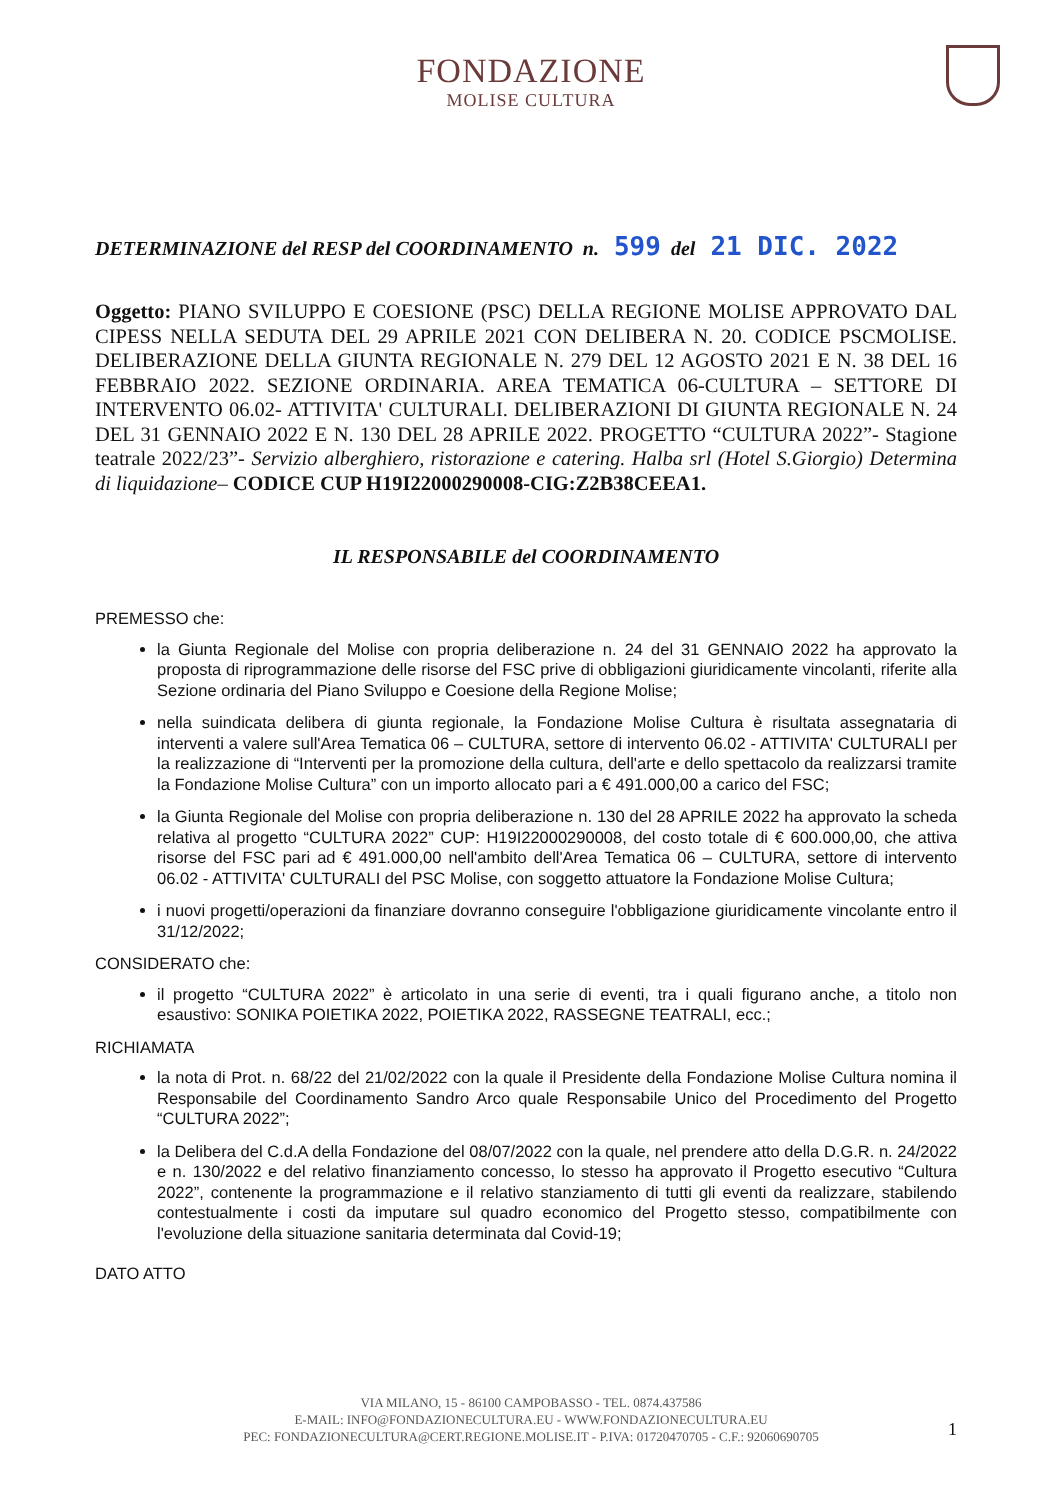FONDAZIONE
MOLISE CULTURA
DETERMINAZIONE del RESP del COORDINAMENTO n. 599 del 21 DIC. 2022
Oggetto: PIANO SVILUPPO E COESIONE (PSC) DELLA REGIONE MOLISE APPROVATO DAL CIPESS NELLA SEDUTA DEL 29 APRILE 2021 CON DELIBERA N. 20. CODICE PSCMOLISE. DELIBERAZIONE DELLA GIUNTA REGIONALE N. 279 DEL 12 AGOSTO 2021 E N. 38 DEL 16 FEBBRAIO 2022. SEZIONE ORDINARIA. AREA TEMATICA 06-CULTURA – SETTORE DI INTERVENTO 06.02- ATTIVITA' CULTURALI. DELIBERAZIONI DI GIUNTA REGIONALE N. 24 DEL 31 GENNAIO 2022 E N. 130 DEL 28 APRILE 2022. PROGETTO “CULTURA 2022”- Stagione teatrale 2022/23”- Servizio alberghiero, ristorazione e catering. Halba srl (Hotel S.Giorgio) Determina di liquidazione– CODICE CUP H19I22000290008-CIG:Z2B38CEEA1.
IL RESPONSABILE del COORDINAMENTO
PREMESSO che:
la Giunta Regionale del Molise con propria deliberazione n. 24 del 31 GENNAIO 2022 ha approvato la proposta di riprogrammazione delle risorse del FSC prive di obbligazioni giuridicamente vincolanti, riferite alla Sezione ordinaria del Piano Sviluppo e Coesione della Regione Molise;
nella suindicata delibera di giunta regionale, la Fondazione Molise Cultura è risultata assegnataria di interventi a valere sull'Area Tematica 06 – CULTURA, settore di intervento 06.02 - ATTIVITA' CULTURALI per la realizzazione di “Interventi per la promozione della cultura, dell'arte e dello spettacolo da realizzarsi tramite la Fondazione Molise Cultura” con un importo allocato pari a € 491.000,00 a carico del FSC;
la Giunta Regionale del Molise con propria deliberazione n. 130 del 28 APRILE 2022 ha approvato la scheda relativa al progetto “CULTURA 2022” CUP: H19I22000290008, del costo totale di € 600.000,00, che attiva risorse del FSC pari ad € 491.000,00 nell'ambito dell'Area Tematica 06 – CULTURA, settore di intervento 06.02 - ATTIVITA' CULTURALI del PSC Molise, con soggetto attuatore la Fondazione Molise Cultura;
i nuovi progetti/operazioni da finanziare dovranno conseguire l'obbligazione giuridicamente vincolante entro il 31/12/2022;
CONSIDERATO che:
il progetto “CULTURA 2022” è articolato in una serie di eventi, tra i quali figurano anche, a titolo non esaustivo: SONIKA POIETIKA 2022, POIETIKA 2022, RASSEGNE TEATRALI, ecc.;
RICHIAMATA
la nota di Prot. n. 68/22 del 21/02/2022 con la quale il Presidente della Fondazione Molise Cultura nomina il Responsabile del Coordinamento Sandro Arco quale Responsabile Unico del Procedimento del Progetto “CULTURA 2022”;
la Delibera del C.d.A della Fondazione del 08/07/2022 con la quale, nel prendere atto della D.G.R. n. 24/2022 e n. 130/2022 e del relativo finanziamento concesso, lo stesso ha approvato il Progetto esecutivo “Cultura 2022”, contenente la programmazione e il relativo stanziamento di tutti gli eventi da realizzare, stabilendo contestualmente i costi da imputare sul quadro economico del Progetto stesso, compatibilmente con l'evoluzione della situazione sanitaria determinata dal Covid-19;
DATO ATTO
VIA MILANO, 15 - 86100 CAMPOBASSO - TEL. 0874.437586
E-MAIL: INFO@FONDAZIONECULTURA.EU - WWW.FONDAZIONECULTURA.EU
PEC: FONDAZIONECULTURA@CERT.REGIONE.MOLISE.IT - P.IVA: 01720470705 - C.F.: 92060690705
1